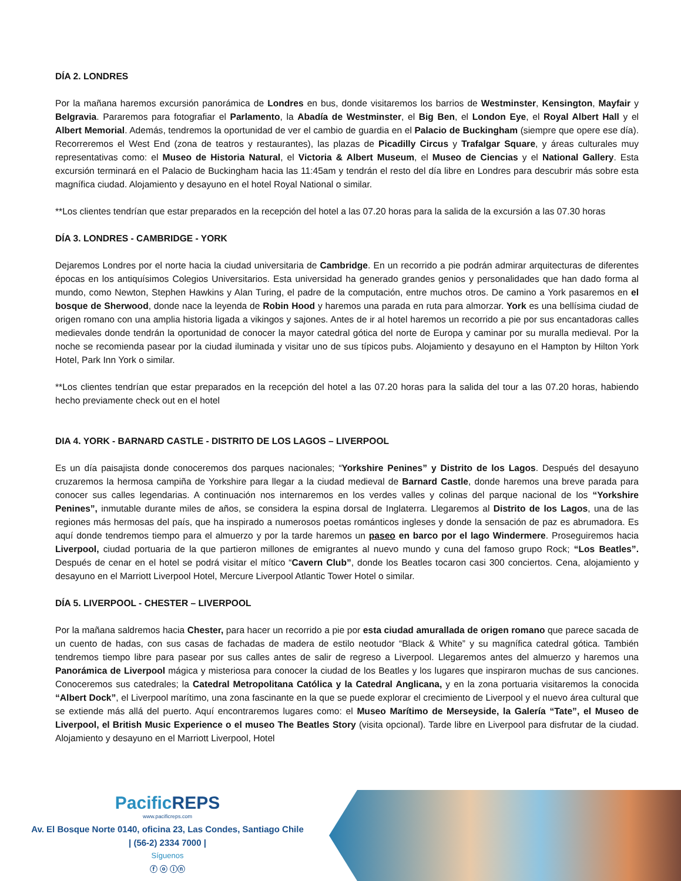DÍA 2. LONDRES
Por la mañana haremos excursión panorámica de Londres en bus, donde visitaremos los barrios de Westminster, Kensington, Mayfair y Belgravia. Pararemos para fotografiar el Parlamento, la Abadía de Westminster, el Big Ben, el London Eye, el Royal Albert Hall y el Albert Memorial. Además, tendremos la oportunidad de ver el cambio de guardia en el Palacio de Buckingham (siempre que opere ese día). Recorreremos el West End (zona de teatros y restaurantes), las plazas de Picadilly Circus y Trafalgar Square, y áreas culturales muy representativas como: el Museo de Historia Natural, el Victoria & Albert Museum, el Museo de Ciencias y el National Gallery. Esta excursión terminará en el Palacio de Buckingham hacia las 11:45am y tendrán el resto del día libre en Londres para descubrir más sobre esta magnífica ciudad. Alojamiento y desayuno en el hotel Royal National o similar.
**Los clientes tendrían que estar preparados en la recepción del hotel a las 07.20 horas para la salida de la excursión a las 07.30 horas
DÍA 3. LONDRES - CAMBRIDGE - YORK
Dejaremos Londres por el norte hacia la ciudad universitaria de Cambridge. En un recorrido a pie podrán admirar arquitecturas de diferentes épocas en los antiquísimos Colegios Universitarios. Esta universidad ha generado grandes genios y personalidades que han dado forma al mundo, como Newton, Stephen Hawkins y Alan Turing, el padre de la computación, entre muchos otros. De camino a York pasaremos en el bosque de Sherwood, donde nace la leyenda de Robin Hood y haremos una parada en ruta para almorzar. York es una bellísima ciudad de origen romano con una amplia historia ligada a vikingos y sajones. Antes de ir al hotel haremos un recorrido a pie por sus encantadoras calles medievales donde tendrán la oportunidad de conocer la mayor catedral gótica del norte de Europa y caminar por su muralla medieval. Por la noche se recomienda pasear por la ciudad iluminada y visitar uno de sus típicos pubs. Alojamiento y desayuno en el Hampton by Hilton York Hotel, Park Inn York o similar.
**Los clientes tendrían que estar preparados en la recepción del hotel a las 07.20 horas para la salida del tour a las 07.20 horas, habiendo hecho previamente check out en el hotel
DIA 4. YORK - BARNARD CASTLE - DISTRITO DE LOS LAGOS – LIVERPOOL
Es un día paisajista donde conoceremos dos parques nacionales; “Yorkshire Penines” y Distrito de los Lagos. Después del desayuno cruzaremos la hermosa campiña de Yorkshire para llegar a la ciudad medieval de Barnard Castle, donde haremos una breve parada para conocer sus calles legendarias. A continuación nos internaremos en los verdes valles y colinas del parque nacional de los “Yorkshire Penines”, inmutable durante miles de años, se considera la espina dorsal de Inglaterra. Llegaremos al Distrito de los Lagos, una de las regiones más hermosas del país, que ha inspirado a numerosos poetas románticos ingleses y donde la sensación de paz es abrumadora. Es aquí donde tendremos tiempo para el almuerzo y por la tarde haremos un paseo en barco por el lago Windermere. Proseguiremos hacia Liverpool, ciudad portuaria de la que partieron millones de emigrantes al nuevo mundo y cuna del famoso grupo Rock; “Los Beatles”. Después de cenar en el hotel se podrá visitar el mítico “Cavern Club”, donde los Beatles tocaron casi 300 conciertos. Cena, alojamiento y desayuno en el Marriott Liverpool Hotel, Mercure Liverpool Atlantic Tower Hotel o similar.
DÍA 5. LIVERPOOL - CHESTER – LIVERPOOL
Por la mañana saldremos hacia Chester, para hacer un recorrido a pie por esta ciudad amurallada de origen romano que parece sacada de un cuento de hadas, con sus casas de fachadas de madera de estilo neotudor “Black & White” y su magnífica catedral gótica. También tendremos tiempo libre para pasear por sus calles antes de salir de regreso a Liverpool. Llegaremos antes del almuerzo y haremos una Panorámica de Liverpool mágica y misteriosa para conocer la ciudad de los Beatles y los lugares que inspiraron muchas de sus canciones. Conoceremos sus catedrales; la Catedral Metropolitana Católica y la Catedral Anglicana, y en la zona portuaria visitaremos la conocida “Albert Dock”, el Liverpool marítimo, una zona fascinante en la que se puede explorar el crecimiento de Liverpool y el nuevo área cultural que se extiende más allá del puerto. Aquí encontraremos lugares como: el Museo Marítimo de Merseyside, la Galería “Tate”, el Museo de Liverpool, el British Music Experience o el museo The Beatles Story (visita opcional). Tarde libre en Liverpool para disfrutar de la ciudad. Alojamiento y desayuno en el Marriott Liverpool, Hotel
PacificREPS
www.pacificreps.com
Av. El Bosque Norte 0140, oficina 23, Las Condes, Santiago Chile
| (56-2) 2334 7000 |
Síguenos
ⓕ ⓞ ⓘⓝ